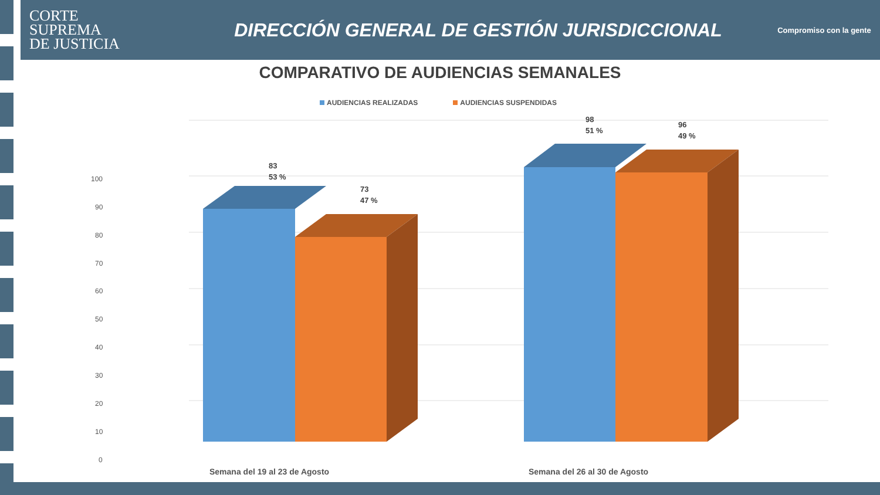CORTE
SUPREMA
DE JUSTICIA
DIRECCIÓN GENERAL DE GESTIÓN JURISDICCIONAL
Compromiso con la gente
COMPARATIVO DE AUDIENCIAS SEMANALES
AUDIENCIAS REALIZADAS AUDIENCIAS SUSPENDIDAS
100
90
80
70
60
50
40
30
20
10
0
83
53 %
73
47 %
98
51 %
96
49 %
Semana del 19 al 23 de Agosto
Semana del 26 al 30 de Agosto